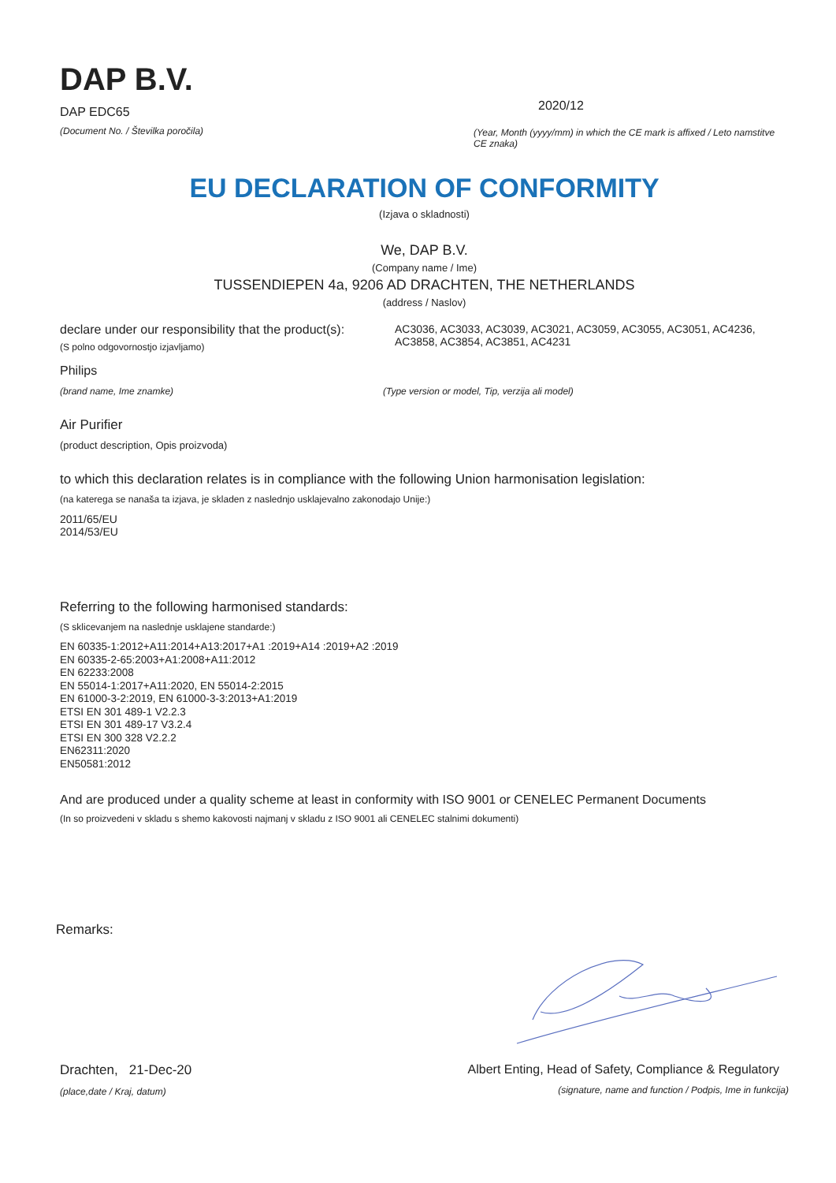DAP B.V.
DAP EDC65
(Document No. / Številka poročila)
2020/12
(Year, Month (yyyy/mm) in which the CE mark is affixed / Leto namstitve CE znaka)
EU DECLARATION OF CONFORMITY
(Izjava o skladnosti)
We, DAP B.V.
(Company name / Ime)
TUSSENDIEPEN 4a, 9206 AD DRACHTEN, THE NETHERLANDS
(address / Naslov)
declare under our responsibility that the product(s):
(S polno odgovornostjo izjavljamo)
AC3036, AC3033, AC3039, AC3021, AC3059, AC3055, AC3051, AC4236, AC3858, AC3854, AC3851, AC4231
Philips
(brand name, Ime znamke) (Type version or model, Tip, verzija ali model)
Air Purifier
(product description, Opis proizvoda)
to which this declaration relates is in compliance with the following Union harmonisation legislation:
(na katerega se nanaša ta izjava, je skladen z naslednjo usklajevalno zakonodajo Unije:)
2011/65/EU
2014/53/EU
Referring to the following harmonised standards:
(S sklicevanjem na naslednje usklajene standarde:)
EN 60335-1:2012+A11:2014+A13:2017+A1 :2019+A14 :2019+A2 :2019
EN 60335-2-65:2003+A1:2008+A11:2012
EN 62233:2008
EN 55014-1:2017+A11:2020, EN 55014-2:2015
EN 61000-3-2:2019, EN 61000-3-3:2013+A1:2019
ETSI EN 301 489-1 V2.2.3
ETSI EN 301 489-17 V3.2.4
ETSI EN 300 328 V2.2.2
EN62311:2020
EN50581:2012
And are produced under a quality scheme at least in conformity with ISO 9001 or CENELEC Permanent Documents
(In so proizvedeni v skladu s shemo kakovosti najmanj v skladu z ISO 9001 ali CENELEC stalnimi dokumenti)
Remarks:
Drachten, 21-Dec-20
(place,date / Kraj, datum)
Albert Enting, Head of Safety, Compliance & Regulatory
(signature, name and function / Podpis, Ime in funkcija)